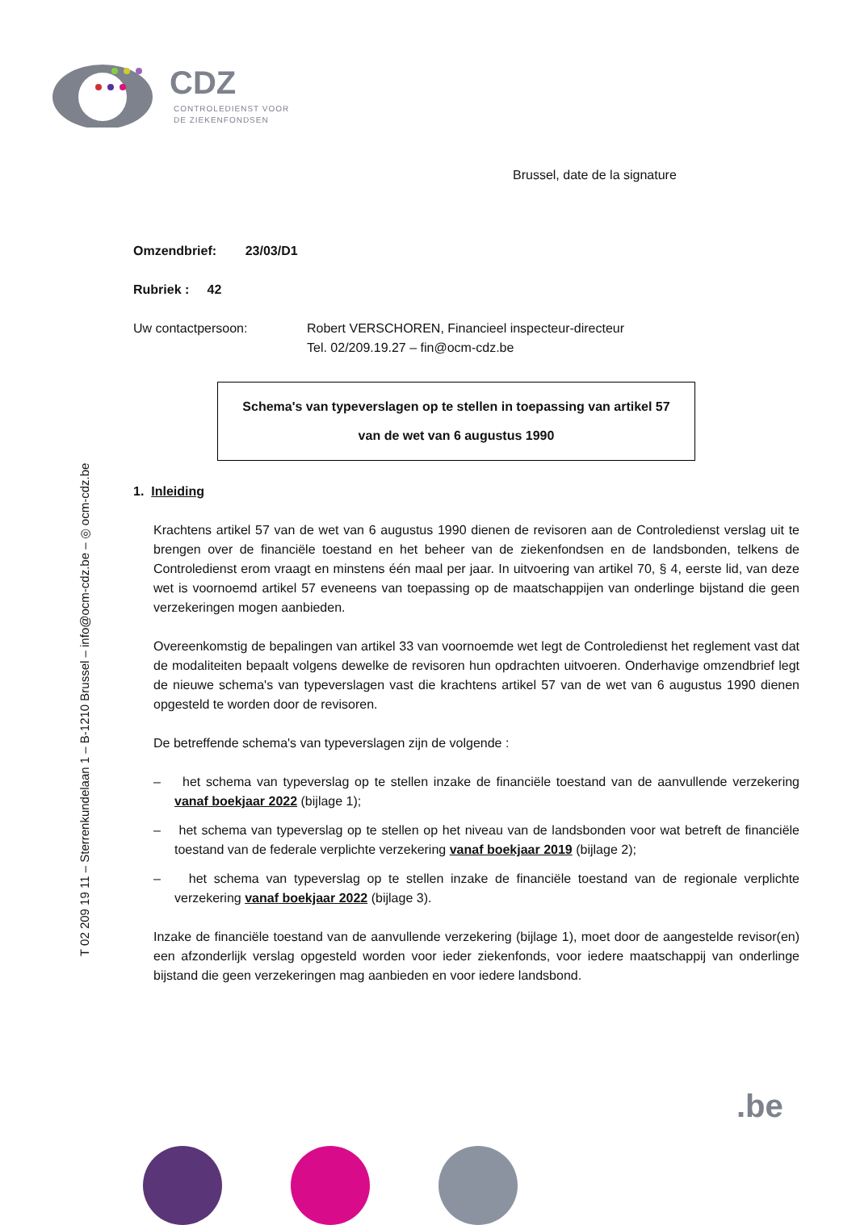CDZ
CONTROLEDIENST VOOR
DE ZIEKENFONDSEN
T 02 209 19 11 – Sterrenkundelaan 1 – B-1210 Brussel – info@ocm-cdz.be – ◎ ocm-cdz.be
Brussel, date de la signature
Omzendbrief: 23/03/D1
Rubriek : 42
Uw contactpersoon: Robert VERSCHOREN, Financieel inspecteur-directeur
Tel. 02/209.19.27 – fin@ocm-cdz.be
Schema's van typeverslagen op te stellen in toepassing van artikel 57
van de wet van 6 augustus 1990
1. Inleiding
Krachtens artikel 57 van de wet van 6 augustus 1990 dienen de revisoren aan de Controledienst verslag uit te brengen over de financiële toestand en het beheer van de ziekenfondsen en de landsbonden, telkens de Controledienst erom vraagt en minstens één maal per jaar. In uitvoering van artikel 70, § 4, eerste lid, van deze wet is voornoemd artikel 57 eveneens van toepassing op de maatschappijen van onderlinge bijstand die geen verzekeringen mogen aanbieden.
Overeenkomstig de bepalingen van artikel 33 van voornoemde wet legt de Controledienst het reglement vast dat de modaliteiten bepaalt volgens dewelke de revisoren hun opdrachten uitvoeren. Onderhavige omzendbrief legt de nieuwe schema's van typeverslagen vast die krachtens artikel 57 van de wet van 6 augustus 1990 dienen opgesteld te worden door de revisoren.
De betreffende schema's van typeverslagen zijn de volgende :
– het schema van typeverslag op te stellen inzake de financiële toestand van de aanvullende verzekering vanaf boekjaar 2022 (bijlage 1);
– het schema van typeverslag op te stellen op het niveau van de landsbonden voor wat betreft de financiële toestand van de federale verplichte verzekering vanaf boekjaar 2019 (bijlage 2);
– het schema van typeverslag op te stellen inzake de financiële toestand van de regionale verplichte verzekering vanaf boekjaar 2022 (bijlage 3).
Inzake de financiële toestand van de aanvullende verzekering (bijlage 1), moet door de aangestelde revisor(en) een afzonderlijk verslag opgesteld worden voor ieder ziekenfonds, voor iedere maatschappij van onderlinge bijstand die geen verzekeringen mag aanbieden en voor iedere landsbond.
.be